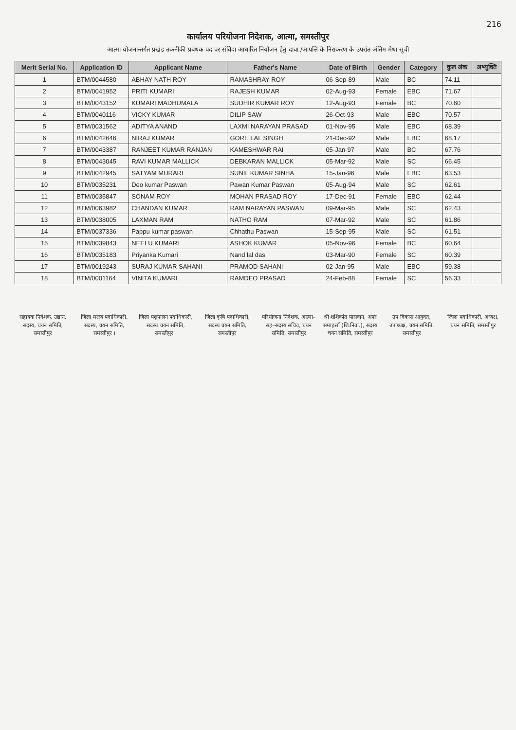216
कार्यालय परियोजना निदेशक, आत्मा, समस्तीपुर
आत्मा योजनान्तर्गत प्रखंड तकनीकी प्रबंधक पद पर संविदा आधारित नियोजन हेतु दावा /आपत्ति के निराकरण के उपरांत अंतिम मेधा सूची
| Merit Serial No. | Application ID | Applicant Name | Father's Name | Date of Birth | Gender | Category | कुल अंक | अभ्युक्ति |
| --- | --- | --- | --- | --- | --- | --- | --- | --- |
| 1 | BTM/0044580 | ABHAY NATH ROY | RAMASHRAY ROY | 06-Sep-89 | Male | BC | 74.11 | |
| 2 | BTM/0041952 | PRITI KUMARI | RAJESH KUMAR | 02-Aug-93 | Female | EBC | 71.67 | |
| 3 | BTM/0043152 | KUMARI MADHUMALA | SUDHIR KUMAR ROY | 12-Aug-93 | Female | BC | 70.60 | |
| 4 | BTM/0040116 | VICKY KUMAR | DILIP SAW | 26-Oct-93 | Male | EBC | 70.57 | |
| 5 | BTM/0031562 | ADITYA ANAND | LAXMI NARAYAN PRASAD | 01-Nov-95 | Male | EBC | 68.39 | |
| 6 | BTM/0042646 | NIRAJ KUMAR | GORE LAL SINGH | 21-Dec-92 | Male | EBC | 68.17 | |
| 7 | BTM/0043387 | RANJEET KUMAR RANJAN | KAMESHWAR RAI | 05-Jan-97 | Male | BC | 67.76 | |
| 8 | BTM/0043045 | RAVI KUMAR MALLICK | DEBKARAN MALLICK | 05-Mar-92 | Male | SC | 66.45 | |
| 9 | BTM/0042945 | SATYAM MURARI | SUNIL KUMAR SINHA | 15-Jan-96 | Male | EBC | 63.53 | |
| 10 | BTM/0035231 | Deo kumar Paswan | Pawan Kumar Paswan | 05-Aug-94 | Male | SC | 62.61 | |
| 11 | BTM/0035847 | SONAM ROY | MOHAN PRASAD ROY | 17-Dec-91 | Female | EBC | 62.44 | |
| 12 | BTM/0063982 | CHANDAN KUMAR | RAM NARAYAN PASWAN | 09-Mar-95 | Male | SC | 62.43 | |
| 13 | BTM/0038005 | LAXMAN RAM | NATHO RAM | 07-Mar-92 | Male | SC | 61.86 | |
| 14 | BTM/0037336 | Pappu kumar paswan | Chhathu Paswan | 15-Sep-95 | Male | SC | 61.51 | |
| 15 | BTM/0039843 | NEELU KUMARI | ASHOK KUMAR | 05-Nov-96 | Female | BC | 60.64 | |
| 16 | BTM/0035183 | Priyanka Kumari | Nand lal das | 03-Mar-90 | Female | SC | 60.39 | |
| 17 | BTM/0019243 | SURAJ KUMAR SAHANI | PRAMOD SAHANI | 02-Jan-95 | Male | EBC | 59.38 | |
| 18 | BTM/0001164 | VINITA KUMARI | RAMDEO PRASAD | 24-Feb-88 | Female | SC | 56.33 | |
सहायक निदेशक, उद्यान, सदस्य, चयन समिति, समस्तीपुर
जिला मत्स्य पदाधिकारी, सदस्य, चयन समिति, समस्तीपुर ।
जिला पशुपालन पदाधिकारी, सदस्य चयन समिति, समस्तीपुर ।
जिला कृषि पदाधिकारी, सदस्य चयन समिति, समस्तीपुर
परियोजना निदेशक, आत्मा–सह–सदस्य सचिव, चयन समिति, समस्तीपुर
श्री शशिकांत पासवान, अपर समाहर्त्ता (शि.निवा.), सदस्य चयन समिति, समस्तीपुर
उप विकास आयुक्त, उपाध्यक्ष, चयन समिति, समस्तीपुर
जिला पदाधिकारी, अध्यक्ष, चयन समिति, समस्तीपुर